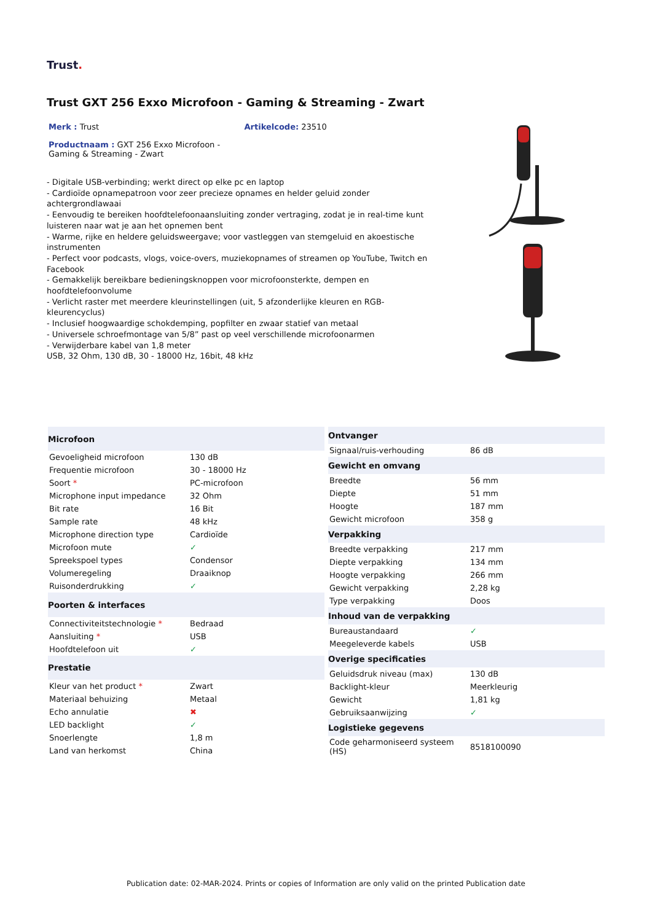Trust.
Trust GXT 256 Exxo Microfoon - Gaming & Streaming - Zwart
Merk : Trust Artikelcode: 23510
Productnaam : GXT 256 Exxo Microfoon - Gaming & Streaming - Zwart
- Digitale USB-verbinding; werkt direct op elke pc en laptop
- Cardioïde opnamepatroon voor zeer precieze opnames en helder geluid zonder achtergrondlawaai
- Eenvoudig te bereiken hoofdtelefoonaansluiting zonder vertraging, zodat je in real-time kunt luisteren naar wat je aan het opnemen bent
- Warme, rijke en heldere geluidsweergave; voor vastleggen van stemgeluid en akoestische instrumenten
- Perfect voor podcasts, vlogs, voice-overs, muziekopnames of streamen op YouTube, Twitch en Facebook
- Gemakkelijk bereikbare bedieningsknoppen voor microfoonsterkte, dempen en hoofdtelefoonvolume
- Verlicht raster met meerdere kleurinstellingen (uit, 5 afzonderlijke kleuren en RGB-kleurencyclus)
- Inclusief hoogwaardige schokdemping, popfilter en zwaar statief van metaal
- Universele schroefmontage van 5/8” past op veel verschillende microfoonarmen
- Verwijderbare kabel van 1,8 meter
USB, 32 Ohm, 130 dB, 30 - 18000 Hz, 16bit, 48 kHz
| Microfoon | |
| --- | --- |
| Gevoeligheid microfoon | 130 dB |
| Frequentie microfoon | 30 - 18000 Hz |
| Soort * | PC-microfoon |
| Microphone input impedance | 32 Ohm |
| Bit rate | 16 Bit |
| Sample rate | 48 kHz |
| Microphone direction type | Cardioïde |
| Microfoon mute | ✓ |
| Spreekspoel types | Condensor |
| Volumeregeling | Draaiknop |
| Ruisonderdrukking | ✓ |
| Poorten & interfaces | |
| Connectiviteitstechnologie * | Bedraad |
| Aansluiting * | USB |
| Hoofdtelefoon uit | ✓ |
| Prestatie | |
| Kleur van het product * | Zwart |
| Materiaal behuizing | Metaal |
| Echo annulatie | ✖ |
| LED backlight | ✓ |
| Snoerlengte | 1,8 m |
| Land van herkomst | China |
| Ontvanger | |
| --- | --- |
| Signaal/ruis-verhouding | 86 dB |
| Gewicht en omvang | |
| Breedte | 56 mm |
| Diepte | 51 mm |
| Hoogte | 187 mm |
| Gewicht microfoon | 358 g |
| Verpakking | |
| Breedte verpakking | 217 mm |
| Diepte verpakking | 134 mm |
| Hoogte verpakking | 266 mm |
| Gewicht verpakking | 2,28 kg |
| Type verpakking | Doos |
| Inhoud van de verpakking | |
| Bureaustandaard | ✓ |
| Meegeleverde kabels | USB |
| Overige specificaties | |
| Geluidsdruk niveau (max) | 130 dB |
| Backlight-kleur | Meerkleurig |
| Gewicht | 1,81 kg |
| Gebruiksaanwijzing | ✓ |
| Logistieke gegevens | |
| Code geharmoniseerd systeem (HS) | 8518100090 |
Publication date: 02-MAR-2024. Prints or copies of Information are only valid on the printed Publication date